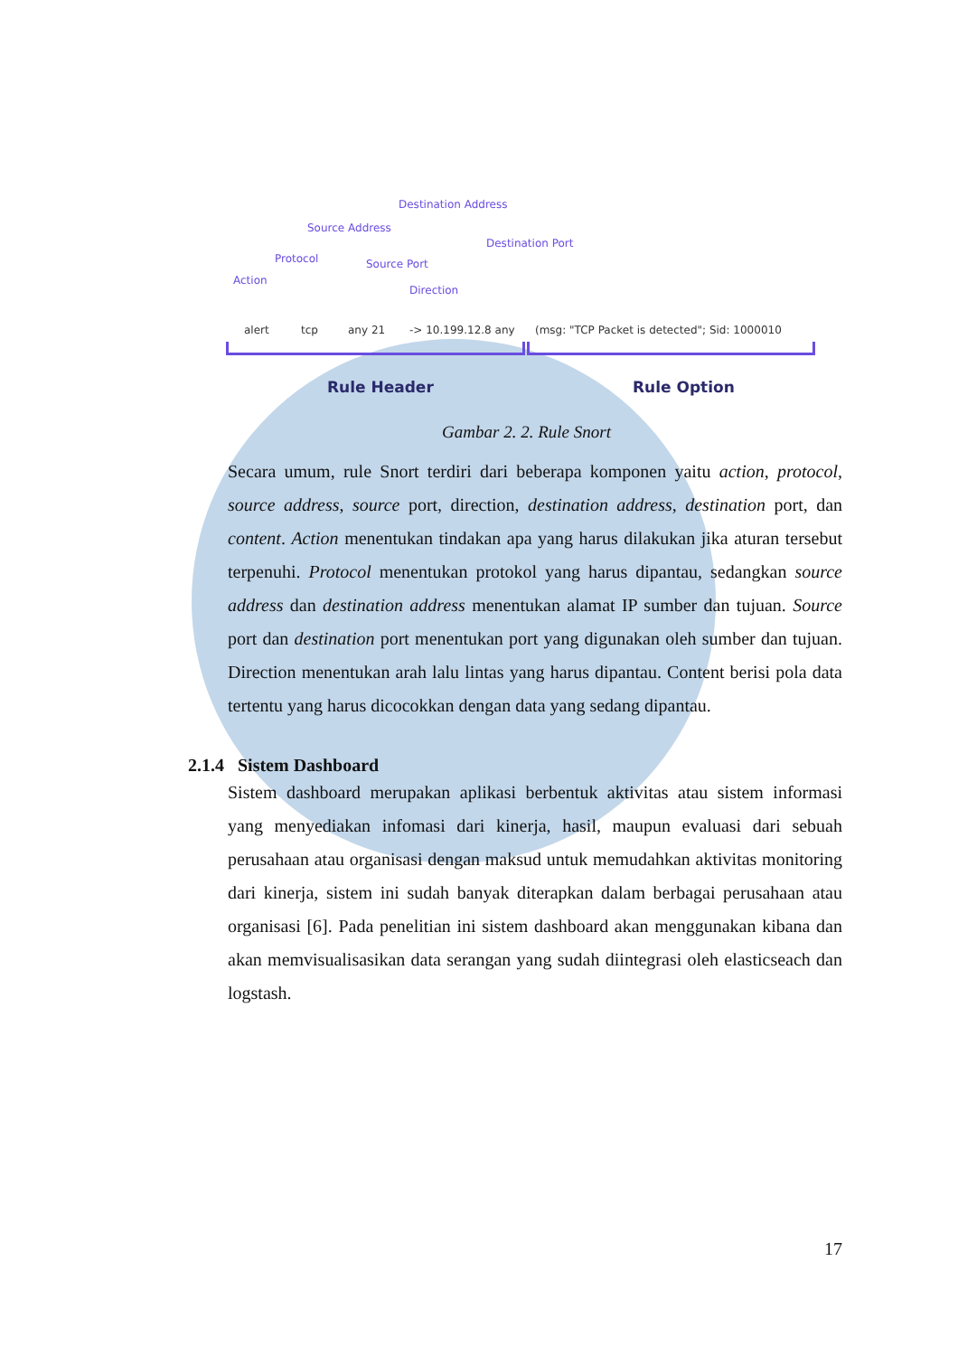Destination Address
Source Address
Destination Port
Protocol Source Port
Action
Direction
alert tcp any 21 -> 10.199.12.8 any (msg: "TCP Packet is detected"; Sid: 1000010
Rule Header Rule Option
Gambar 2. 2. Rule Snort
Secara umum, rule Snort terdiri dari beberapa komponen yaitu action, protocol, source address, source port, direction, destination address, destination port, dan content. Action menentukan tindakan apa yang harus dilakukan jika aturan tersebut terpenuhi. Protocol menentukan protokol yang harus dipantau, sedangkan source address dan destination address menentukan alamat IP sumber dan tujuan. Source port dan destination port menentukan port yang digunakan oleh sumber dan tujuan. Direction menentukan arah lalu lintas yang harus dipantau. Content berisi pola data tertentu yang harus dicocokkan dengan data yang sedang dipantau.
2.1.4 Sistem Dashboard
Sistem dashboard merupakan aplikasi berbentuk aktivitas atau sistem informasi yang menyediakan infomasi dari kinerja, hasil, maupun evaluasi dari sebuah perusahaan atau organisasi dengan maksud untuk memudahkan aktivitas monitoring dari kinerja, sistem ini sudah banyak diterapkan dalam berbagai perusahaan atau organisasi [6]. Pada penelitian ini sistem dashboard akan menggunakan kibana dan akan memvisualisasikan data serangan yang sudah diintegrasi oleh elasticseach dan logstash.
17